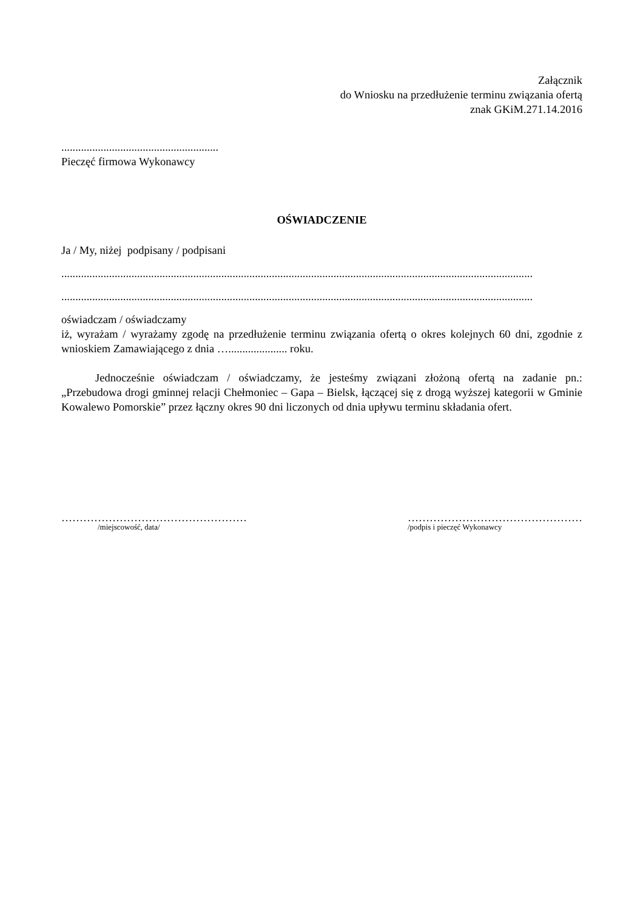Załącznik
do Wniosku na przedłużenie terminu związania ofertą
znak GKiM.271.14.2016
........................................................
Pieczęć firmowa Wykonawcy
OŚWIADCZENIE
Ja / My, niżej podpisany / podpisani
........................................................................................................................................................................
........................................................................................................................................................................
oświadczam / oświadczamy
iż, wyrażam / wyrażamy zgodę na przedłużenie terminu związania ofertą o okres kolejnych 60 dni, zgodnie z wnioskiem Zamawiającego z dnia …..................... roku.
Jednocześnie oświadczam / oświadczamy, że jesteśmy związani złożoną ofertą na zadanie pn.: „Przebudowa drogi gminnej relacji Chełmoniec – Gapa – Bielsk, łączącej się z drogą wyższej kategorii w Gminie Kowalewo Pomorskie” przez łączny okres 90 dni liczonych od dnia upływu terminu składania ofert.
……………………………………………
/miejscowość, data/
…………………………………………
/podpis i pieczęć Wykonawcy